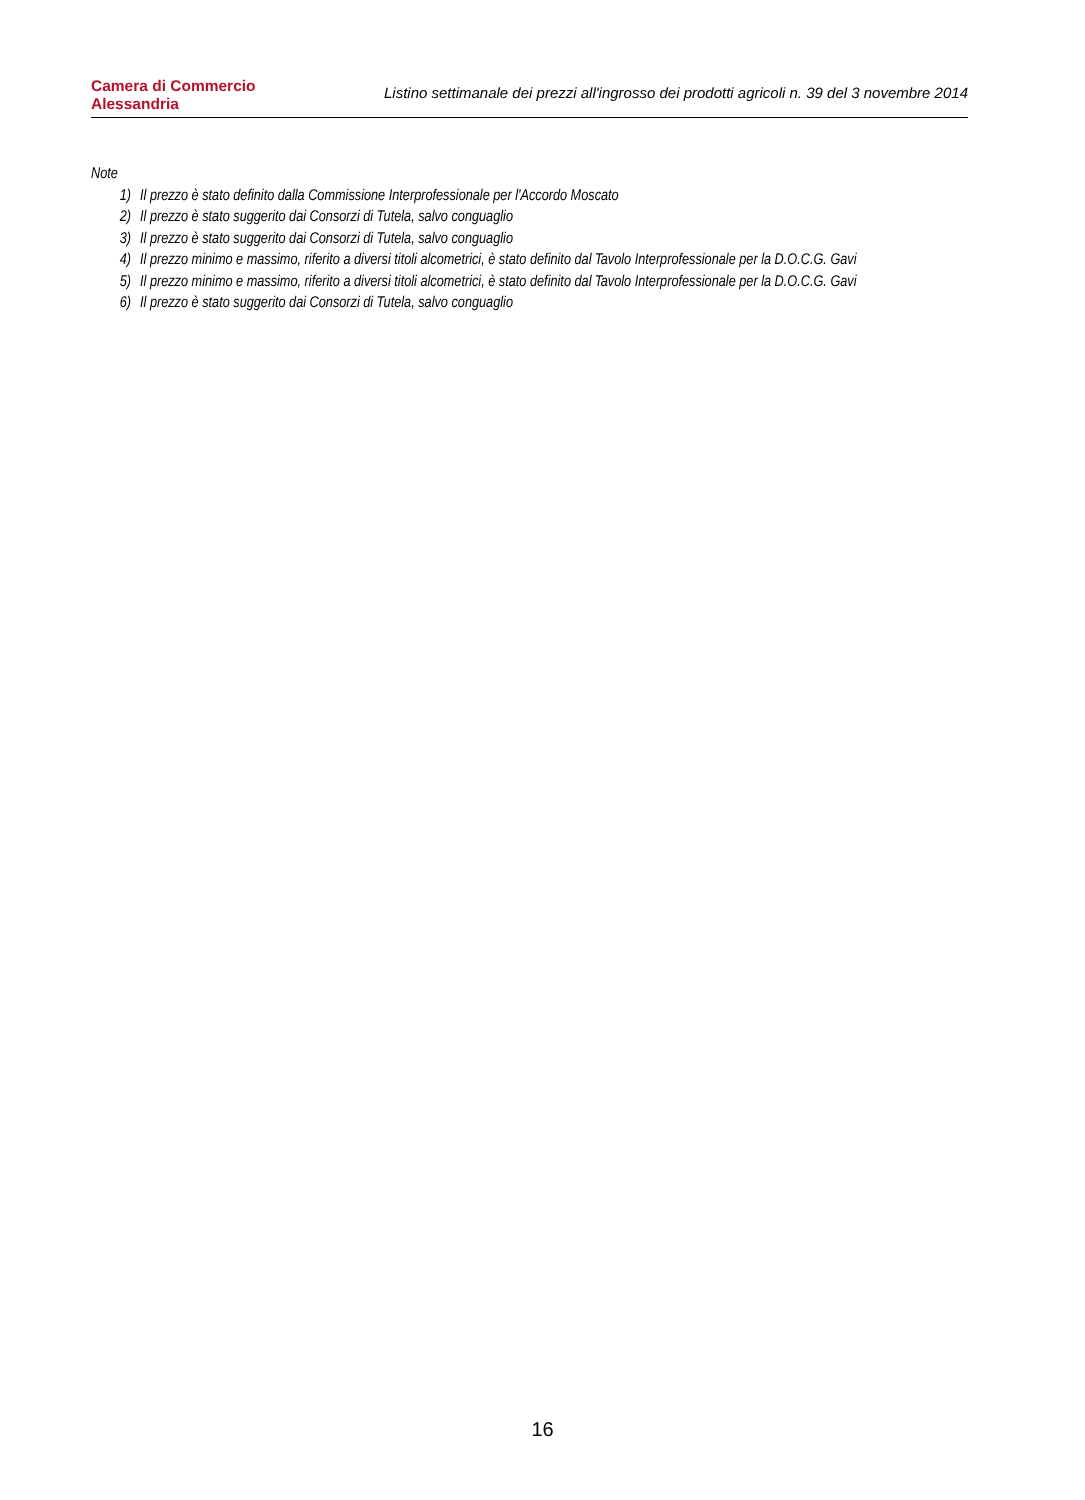Camera di Commercio
Alessandria
Listino settimanale dei prezzi all'ingrosso dei prodotti agricoli n. 39 del 3 novembre 2014
Note
1) Il prezzo è stato definito dalla Commissione Interprofessionale per l'Accordo Moscato
2) Il prezzo è stato suggerito dai Consorzi di Tutela, salvo conguaglio
3) Il prezzo è stato suggerito dai Consorzi di Tutela, salvo conguaglio
4) Il prezzo minimo e massimo, riferito a diversi titoli alcometrici, è stato definito dal Tavolo Interprofessionale per la D.O.C.G. Gavi
5) Il prezzo minimo e massimo, riferito a diversi titoli alcometrici, è stato definito dal Tavolo Interprofessionale per la D.O.C.G. Gavi
6) Il prezzo è stato suggerito dai Consorzi di Tutela, salvo conguaglio
16